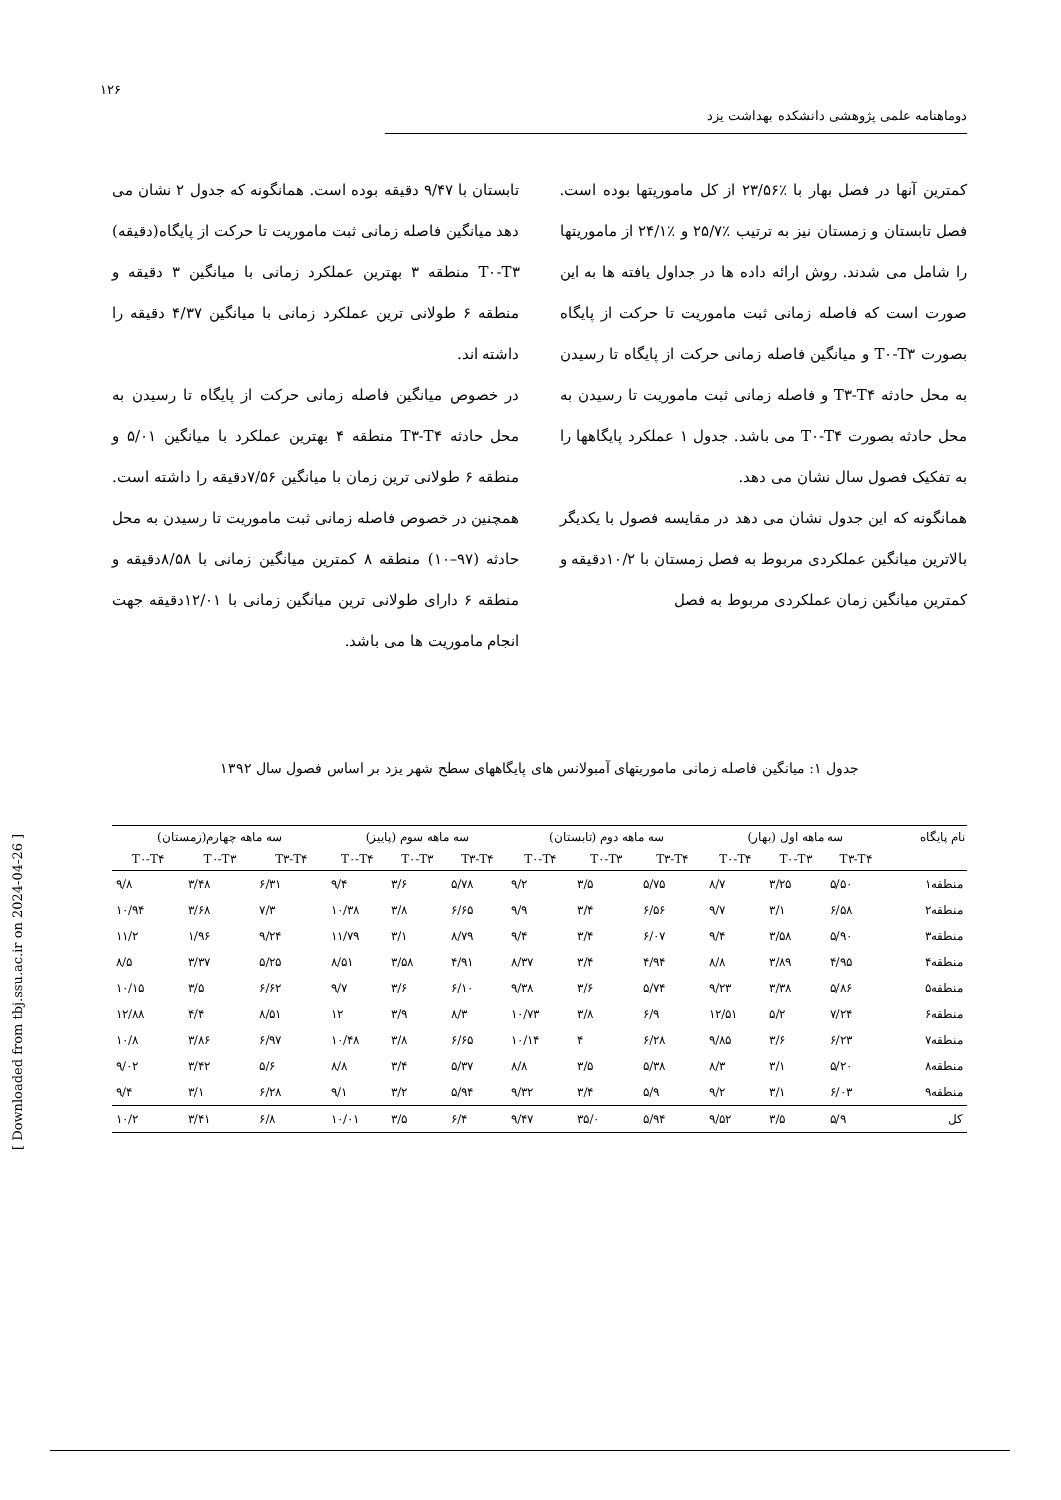۱۲۶
دوماهنامه علمی پژوهشی دانشکده بهداشت یزد
کمترین آنها در فصل بهار با ٪۲۳/۵۶ از کل ماموریتها بوده است. فصل تابستان و زمستان نیز به ترتیب ٪۲۵/۷ و ٪۲۴/۱ از ماموریتها را شامل می شدند. روش ارائه داده ها در جداول یافته ها به این صورت است که فاصله زمانی ثبت ماموریت تا حرکت از پایگاه بصورت T۰-T۳ و میانگین فاصله زمانی حرکت از پایگاه تا رسیدن به محل حادثه T۳-T۴ و فاصله زمانی ثبت ماموریت تا رسیدن به محل حادثه بصورت T۰-T۴ می باشد. جدول ۱ عملکرد پایگاهها را به تفکیک فصول سال نشان می دهد.
همانگونه که این جدول نشان می دهد در مقایسه فصول با یکدیگر بالاترین میانگین عملکردی مربوط به فصل زمستان با ۱۰/۲دقیقه و کمترین میانگین زمان عملکردی مربوط به فصل
تابستان با ۹/۴۷ دقیقه بوده است. همانگونه که جدول ۲ نشان می دهد میانگین فاصله زمانی ثبت ماموریت تا حرکت از پایگاه(دقیقه) T۰-T۳ منطقه ۳ بهترین عملکرد زمانی با میانگین ۳ دقیقه و منطقه ۶ طولانی ترین عملکرد زمانی با میانگین ۴/۳۷ دقیقه را داشته اند.
در خصوص میانگین فاصله زمانی حرکت از پایگاه تا رسیدن به محل حادثه T۳-T۴ منطقه ۴ بهترین عملکرد با میانگین ۵/۰۱ و منطقه ۶ طولانی ترین زمان با میانگین ۷/۵۶دقیقه را داشته است. همچنین در خصوص فاصله زمانی ثبت ماموریت تا رسیدن به محل حادثه (۹۷–۱۰) منطقه ۸ کمترین میانگین زمانی با ۸/۵۸دقیقه و منطقه ۶ دارای طولانی ترین میانگین زمانی با ۱۲/۰۱دقیقه جهت انجام ماموریت ها می باشد.
جدول ۱: میانگین فاصله زمانی ماموریتهای آمبولانس های پایگاههای سطح شهر یزد بر اساس فصول سال ۱۳۹۲
| نام پایگاه | سه ماهه اول (بهار) | | | سه ماهه دوم (تابستان) | | | سه ماهه سوم (پاییز) | | | سه ماهه چهارم(زمستان) | | |
| --- | --- | --- | --- | --- | --- | --- | --- | --- | --- | --- | --- | --- |
| | T۳-T۴ | T۰-T۳ | T۰-T۴ | T۳-T۴ | T۰-T۳ | T۰-T۴ | T۳-T۴ | T۰-T۳ | T۰-T۴ | T۳-T۴ | T۰-T۳ | T۰-T۴ |
| منطقه۱ | ۵/۵۰ | ۳/۲۵ | ۸/۷ | ۵/۷۵ | ۳/۵ | ۹/۲ | ۵/۷۸ | ۳/۶ | ۹/۴ | ۶/۳۱ | ۳/۴۸ | ۹/۸ |
| منطقه۲ | ۶/۵۸ | ۳/۱ | ۹/۷ | ۶/۵۶ | ۳/۴ | ۹/۹ | ۶/۶۵ | ۳/۸ | ۱۰/۳۸ | ۷/۳ | ۳/۶۸ | ۱۰/۹۴ |
| منطقه۳ | ۵/۹۰ | ۳/۵۸ | ۹/۴ | ۶/۰۷ | ۳/۴ | ۹/۴ | ۸/۷۹ | ۳/۱ | ۱۱/۷۹ | ۹/۲۴ | ۱/۹۶ | ۱۱/۲ |
| منطقه۴ | ۴/۹۵ | ۳/۸۹ | ۸/۸ | ۴/۹۴ | ۳/۴ | ۸/۳۷ | ۴/۹۱ | ۳/۵۸ | ۸/۵۱ | ۵/۲۵ | ۳/۳۷ | ۸/۵ |
| منطقه۵ | ۵/۸۶ | ۳/۳۸ | ۹/۲۳ | ۵/۷۴ | ۳/۶ | ۹/۳۸ | ۶/۱۰ | ۳/۶ | ۹/۷ | ۶/۶۲ | ۳/۵ | ۱۰/۱۵ |
| منطقه۶ | ۷/۲۴ | ۵/۲ | ۱۲/۵۱ | ۶/۹ | ۳/۸ | ۱۰/۷۳ | ۸/۳ | ۳/۹ | ۱۲ | ۸/۵۱ | ۴/۴ | ۱۲/۸۸ |
| منطقه۷ | ۶/۲۳ | ۳/۶ | ۹/۸۵ | ۶/۲۸ | ۴ | ۱۰/۱۴ | ۶/۶۵ | ۳/۸ | ۱۰/۴۸ | ۶/۹۷ | ۳/۸۶ | ۱۰/۸ |
| منطقه۸ | ۵/۲۰ | ۳/۱ | ۸/۳ | ۵/۳۸ | ۳/۵ | ۸/۸ | ۵/۳۷ | ۳/۴ | ۸/۸ | ۵/۶ | ۳/۴۲ | ۹/۰۲ |
| منطقه۹ | ۶/۰۳ | ۳/۱ | ۹/۲ | ۵/۹ | ۳/۴ | ۹/۳۲ | ۵/۹۴ | ۳/۲ | ۹/۱ | ۶/۲۸ | ۳/۱ | ۹/۴ |
| کل | ۵/۹ | ۳/۵ | ۹/۵۲ | ۵/۹۴ | ۳۵/۰ | ۹/۴۷ | ۶/۴ | ۳/۵ | ۱۰/۰۱ | ۶/۸ | ۳/۴۱ | ۱۰/۲ |
[ Downloaded from tbj.ssu.ac.ir on 2024-04-26 ]